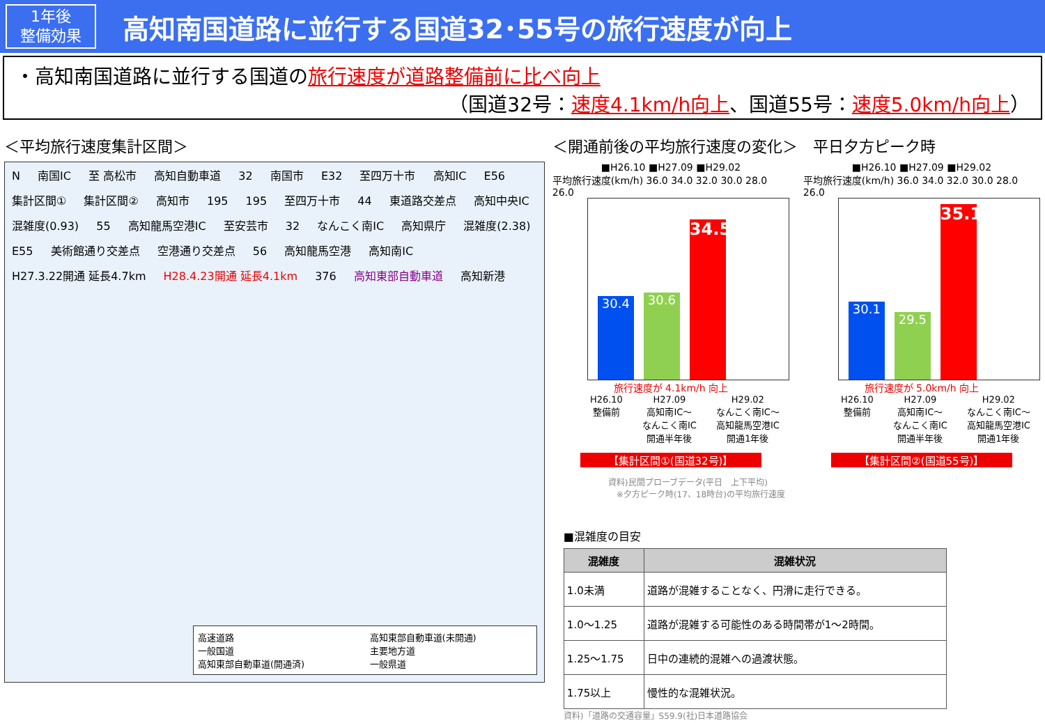1年後
整備効果
高知南国道路に並行する国道32･55号の旅行速度が向上
・高知南国道路に並行する国道の旅行速度が道路整備前に比べ向上
（国道32号：速度4.1km/h向上、国道55号：速度5.0km/h向上）
＜平均旅行速度集計区間＞
N 南国IC 至 高松市 高知自動車道 32 南国市 E32 至四万十市 高知IC E56 集計区間① 集計区間② 高知市 195 195 至四万十市 44 東道路交差点 高知中央IC 混雑度(0.93) 55 高知龍馬空港IC 至安芸市 32 なんこく南IC 高知県庁 混雑度(2.38) E55 美術館通り交差点 空港通り交差点 56 高知龍馬空港 高知南IC H27.3.22開通 延長4.7km H28.4.23開通 延長4.1km 376 高知東部自動車道 高知新港
高速道路
一般国道
高知東部自動車道(開通済)
高知東部自動車道(未開通)
主要地方道
一般県道
＜開通前後の平均旅行速度の変化＞　平日夕方ピーク時
■H26.10 ■H27.09 ■H29.02
平均旅行速度(km/h) 36.0 34.0 32.0 30.0 28.0 26.0
30.4
30.6
34.5
旅行速度が 4.1km/h 向上
H26.10
整備前
H27.09
高知南IC～
なんこく南IC
開通半年後
H29.02
なんこく南IC～
高知龍馬空港IC
開通1年後
【集計区間①(国道32号)】
■H26.10 ■H27.09 ■H29.02
平均旅行速度(km/h) 36.0 34.0 32.0 30.0 28.0 26.0
30.1
29.5
35.1
旅行速度が 5.0km/h 向上
H26.10
整備前
H27.09
高知南IC～
なんこく南IC
開通半年後
H29.02
なんこく南IC～
高知龍馬空港IC
開通1年後
【集計区間②(国道55号)】
資料)民間プローブデータ(平日　上下平均)
　※夕方ピーク時(17、18時台)の平均旅行速度
■混雑度の目安
| 混雑度 | 混雑状況 |
| --- | --- |
| 1.0未満 | 道路が混雑することなく、円滑に走行できる。 |
| 1.0～1.25 | 道路が混雑する可能性のある時間帯が1～2時間。 |
| 1.25～1.75 | 日中の連続的混雑への過渡状態。 |
| 1.75以上 | 慢性的な混雑状況。 |
資料)「道路の交通容量」S59.9(社)日本道路協会